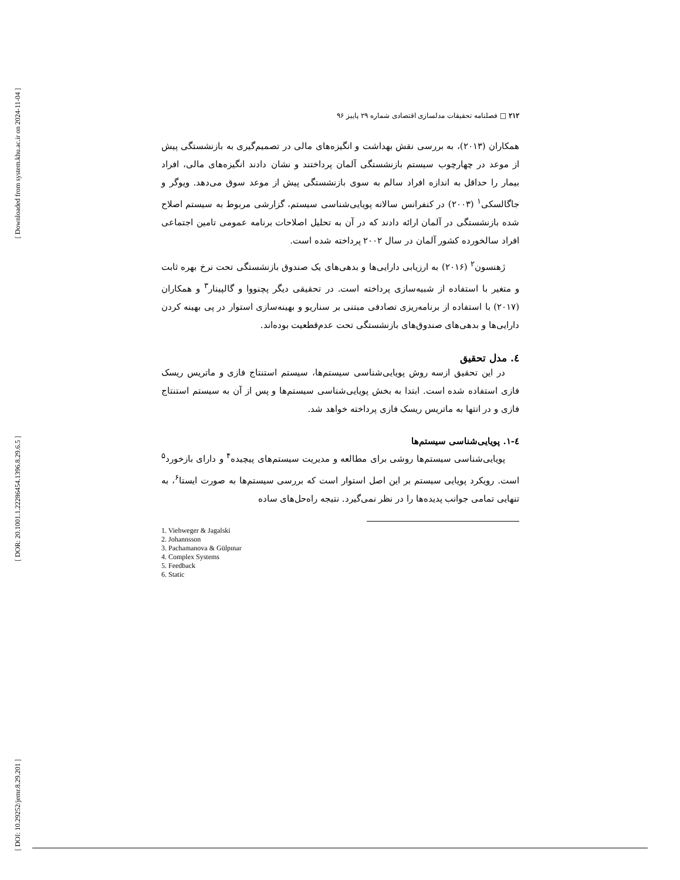[ Downloaded from system.khu.ac.ir on 2024-11-04 ]
[ DOR: 20.1001.1.22286454.1396.8.29.6.5 ]
[ DOI: 10.29252/jemr.8.29.201 ]
۲۱۲ □ فصلنامه تحقیقات مدلسازی اقتصادی شماره ۲۹ پاییز ۹۶
همکاران (۲۰۱۳)، به بررسی نقش بهداشت و انگیزه‌های مالی در تصمیم‌گیری به بازنشستگی پیش از موعد در چهارچوب سیستم بازنشستگی آلمان پرداختند و نشان دادند انگیزه‌های مالی، افراد بیمار را حداقل به اندازه افراد سالم به سوی بازنشستگی پیش از موعد سوق می‌دهد. ویوگر و جاگالسکی<sup>۱</sup> (۲۰۰۳) در کنفرانس سالانه پویایی‌شناسی سیستم، گزارشی مربوط به سیستم اصلاح شده بازنشستگی در آلمان ارائه دادند که در آن به تحلیل اصلاحات برنامه عمومی تامین اجتماعی افراد سالخورده کشور آلمان در سال ۲۰۰۲ پرداخته شده است.
ژهنسون<sup>۲</sup> (۲۰۱۶) به ارزیابی دارایی‌ها و بدهی‌های یک صندوق بازنشستگی تحت نرخ بهره ثابت و متغیر با استفاده از شبیه‌سازی پرداخته است. در تحقیقی دیگر پچنووا و گالپینار<sup>۳</sup> و همکاران (۲۰۱۷) با استفاده از برنامه‌ریزی تصادفی مبتنی بر سناریو و بهینه‌سازی استوار در پی بهینه کردن دارایی‌ها و بدهی‌های صندوق‌های بازنشستگی تحت عدم‌قطعیت بوده‌اند.
٤. مدل تحقیق
در این تحقیق ازسه روش پویایی‌شناسی سیستم‌ها، سیستم استنتاج فازی و ماتریس ریسک فازی استفاده شده است. ابتدا به بخش پویایی‌شناسی سیستم‌ها و پس از آن به سیستم استنتاج فازی و در انتها به ماتریس ریسک فازی پرداخته خواهد شد.
٤-١. پویایی‌شناسی سیستم‌ها
پویایی‌شناسی سیستم‌ها روشی برای مطالعه و مدیریت سیستم‌های پیچیده<sup>۴</sup> و دارای بازخورد<sup>۵</sup> است. رویکرد پویایی سیستم بر این اصل استوار است که بررسی سیستم‌ها به صورت ایستا<sup>۶</sup>، به تنهایی تمامی جوانب پدیده‌ها را در نظر نمی‌گیرد. نتیجه راه‌حل‌های ساده
1. Viehweger & Jagalski
2. Johannsson
3. Pachamanova & Gülpınar
4. Complex Systems
5. Feedback
6. Static